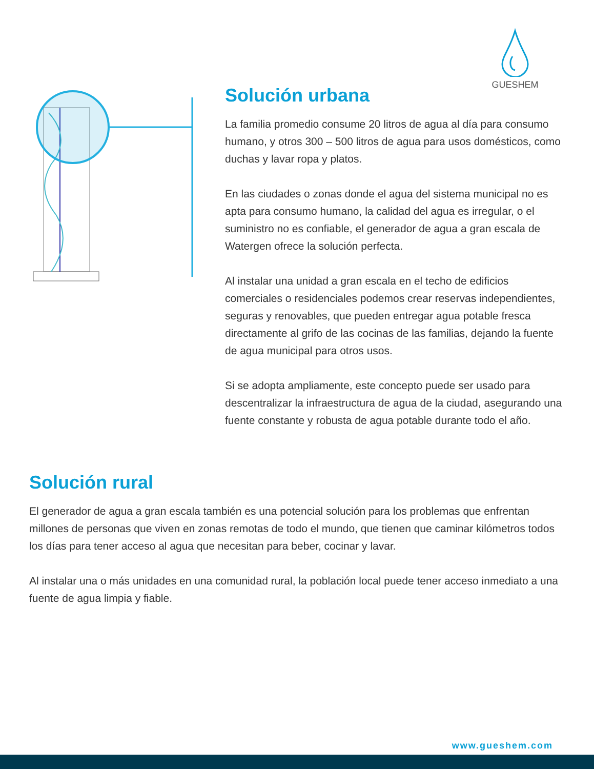GUESHEM
Solución urbana
La familia promedio consume 20 litros de agua al día para consumo humano, y otros 300 – 500 litros de agua para usos domésticos, como duchas y lavar ropa y platos.
En las ciudades o zonas donde el agua del sistema municipal no es apta para consumo humano, la calidad del agua es irregular, o el suministro no es confiable, el generador de agua a gran escala de Watergen ofrece la solución perfecta.
Al instalar una unidad a gran escala en el techo de edificios comerciales o residenciales podemos crear reservas independientes, seguras y renovables, que pueden entregar agua potable fresca directamente al grifo de las cocinas de las familias, dejando la fuente de agua municipal para otros usos.
Si se adopta ampliamente, este concepto puede ser usado para descentralizar la infraestructura de agua de la ciudad, asegurando una fuente constante y robusta de agua potable durante todo el año.
Solución rural
El generador de agua a gran escala también es una potencial solución para los problemas que enfrentan millones de personas que viven en zonas remotas de todo el mundo, que tienen que caminar kilómetros todos los días para tener acceso al agua que necesitan para beber, cocinar y lavar.
Al instalar una o más unidades en una comunidad rural, la población local puede tener acceso inmediato a una fuente de agua limpia y fiable.
www.gueshem.com